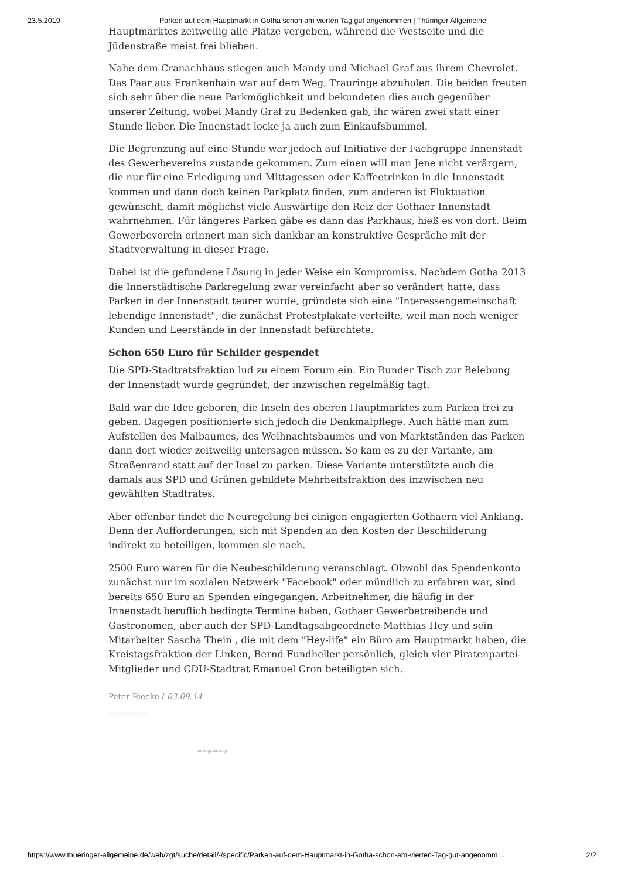23.5.2019 Parken auf dem Hauptmarkt in Gotha schon am vierten Tag gut angenommen | Thüringer Allgemeine
Hauptmarktes zeitweilig alle Plätze vergeben, während die Westseite und die Jüdenstraße meist frei blieben.
Nahe dem Cranachhaus stiegen auch Mandy und Michael Graf aus ihrem Chevrolet. Das Paar aus Frankenhain war auf dem Weg, Trauringe abzuholen. Die beiden freuten sich sehr über die neue Parkmöglichkeit und bekundeten dies auch gegenüber unserer Zeitung, wobei Mandy Graf zu Bedenken gab, ihr wären zwei statt einer Stunde lieber. Die Innenstadt locke ja auch zum Einkaufsbummel.
Die Begrenzung auf eine Stunde war jedoch auf Initiative der Fachgruppe Innenstadt des Gewerbevereins zustande gekommen. Zum einen will man Jene nicht verärgern, die nur für eine Erledigung und Mittagessen oder Kaffeetrinken in die Innenstadt kommen und dann doch keinen Parkplatz finden, zum anderen ist Fluktuation gewünscht, damit möglichst viele Auswärtige den Reiz der Gothaer Innenstadt wahrnehmen. Für längeres Parken gäbe es dann das Parkhaus, hieß es von dort. Beim Gewerbeverein erinnert man sich dankbar an konstruktive Gespräche mit der Stadtverwaltung in dieser Frage.
Dabei ist die gefundene Lösung in jeder Weise ein Kompromiss. Nachdem Gotha 2013 die Innerstädtische Parkregelung zwar vereinfacht aber so verändert hatte, dass Parken in der Innenstadt teurer wurde, gründete sich eine "Interessengemeinschaft lebendige Innenstadt", die zunächst Protestplakate verteilte, weil man noch weniger Kunden und Leerstände in der Innenstadt befürchtete.
Schon 650 Euro für Schilder gespendet
Die SPD-Stadtratsfraktion lud zu einem Forum ein. Ein Runder Tisch zur Belebung der Innenstadt wurde gegründet, der inzwischen regelmäßig tagt.
Bald war die Idee geboren, die Inseln des oberen Hauptmarktes zum Parken frei zu geben. Dagegen positionierte sich jedoch die Denkmalpflege. Auch hätte man zum Aufstellen des Maibaumes, des Weihnachtsbaumes und von Marktständen das Parken dann dort wieder zeitweilig untersagen müssen. So kam es zu der Variante, am Straßenrand statt auf der Insel zu parken. Diese Variante unterstützte auch die damals aus SPD und Grünen gebildete Mehrheitsfraktion des inzwischen neu gewählten Stadtrates.
Aber offenbar findet die Neuregelung bei einigen engagierten Gothaern viel Anklang. Denn der Aufforderungen, sich mit Spenden an den Kosten der Beschilderung indirekt zu beteiligen, kommen sie nach.
2500 Euro waren für die Neubeschilderung veranschlagt. Obwohl das Spendenkonto zunächst nur im sozialen Netzwerk "Facebook" oder mündlich zu erfahren war, sind bereits 650 Euro an Spenden eingegangen. Arbeitnehmer, die häufig in der Innenstadt beruflich bedingte Termine haben, Gothaer Gewerbetreibende und Gastronomen, aber auch der SPD-Landtagsabgeordnete Matthias Hey und sein Mitarbeiter Sascha Thein , die mit dem "Hey-life" ein Büro am Hauptmarkt haben, die Kreistagsfraktion der Linken, Bernd Fundheller persönlich, gleich vier Piratenpartei-Mitglieder und CDU-Stadtrat Emanuel Cron beteiligten sich.
Peter Riecke / 03.09.14
ZGR0003873439
Anzeige Anzeige
https://www.thueringer-allgemeine.de/web/zgt/suche/detail/-/specific/Parken-auf-dem-Hauptmarkt-in-Gotha-schon-am-vierten-Tag-gut-angenomm… 2/2